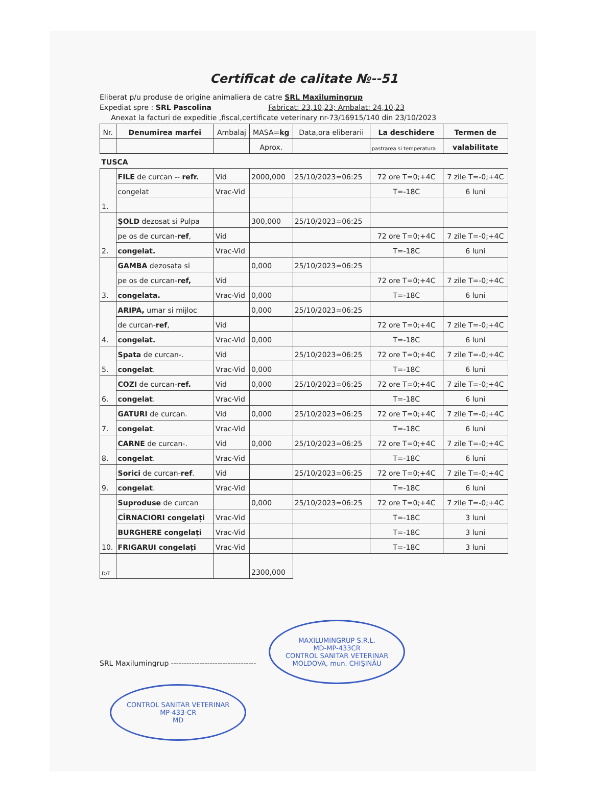Certificat de calitate №--51
Eliberat p/u produse de origine animaliera de catre SRL Maxilumingrup
Expediat spre : SRL Pascolina Fabricat: 23,10,23; Ambalat: 24,10,23
Anexat la facturi de expeditie ,fiscal,certificate veterinary nr-73/16915/140 din 23/10/2023
| Nr. | Denumirea marfei | Ambalaj | MASA= kg | Data,ora eliberarii | La deschidere | Termen de |
| --- | --- | --- | --- | --- | --- | --- |
| | | | Aprox. | | pastrarea si temperatura | valabilitate |
| TUSCA | | | | | | |
| 1. | FILE de curcan -- refr. | Vid | 2000,000 | 25/10/2023=06:25 | 72 ore T=0;+4C | 7 zile T=-0;+4C |
| | congelat | Vrac-Vid | | | T=-18C | 6 luni |
| 2. | ŞOLD dezosat si Pulpa | | 300,000 | 25/10/2023=06:25 | | |
| | pe os de curcan- ref , | Vid | | | 72 ore T=0;+4C | 7 zile T=-0;+4C |
| | congelat. | Vrac-Vid | | | T=-18C | 6 luni |
| 3. | GAMBA dezosata si | | 0,000 | 25/10/2023=06:25 | | |
| | pe os de curcan- ref, | Vid | | | 72 ore T=0;+4C | 7 zile T=-0;+4C |
| | congelata. | Vrac-Vid | 0,000 | | T=-18C | 6 luni |
| 4. | ARIPA, umar si mijloc | | 0,000 | 25/10/2023=06:25 | | |
| | de curcan- ref , | Vid | | | 72 ore T=0;+4C | 7 zile T=-0;+4C |
| | congelat. | Vrac-Vid | 0,000 | | T=-18C | 6 luni |
| 5. | Spata de curcan-. | Vid | | 25/10/2023=06:25 | 72 ore T=0;+4C | 7 zile T=-0;+4C |
| | congelat . | Vrac-Vid | 0,000 | | T=-18C | 6 luni |
| 6. | COZI de curcan- ref. | Vid | 0,000 | 25/10/2023=06:25 | 72 ore T=0;+4C | 7 zile T=-0;+4C |
| | congelat . | Vrac-Vid | | | T=-18C | 6 luni |
| 7. | GATURI de curcan. | Vid | 0,000 | 25/10/2023=06:25 | 72 ore T=0;+4C | 7 zile T=-0;+4C |
| | congelat . | Vrac-Vid | | | T=-18C | 6 luni |
| 8. | CARNE de curcan-. | Vid | 0,000 | 25/10/2023=06:25 | 72 ore T=0;+4C | 7 zile T=-0;+4C |
| | congelat . | Vrac-Vid | | | T=-18C | 6 luni |
| 9. | Sorici de curcan- ref . | Vid | | 25/10/2023=06:25 | 72 ore T=0;+4C | 7 zile T=-0;+4C |
| | congelat . | Vrac-Vid | | | T=-18C | 6 luni |
| 10. | Suproduse de curcan | | 0,000 | 25/10/2023=06:25 | 72 ore T=0;+4C | 7 zile T=-0;+4C |
| | CÎRNACIORI congelați | Vrac-Vid | | | T=-18C | 3 luni |
| | BURGHERE congelați | Vrac-Vid | | | T=-18C | 3 luni |
| | FRIGARUI congelați | Vrac-Vid | | | T=-18C | 3 luni |
| D/T | | | 2300,000 | | | |
SRL Maxilumingrup --------------------------------- MAXILUMINGRUP S.R.L.
MD-MP-433CR
CONTROL SANITAR VETERINAR
MOLDOVA, mun. CHIŞINĂU CONTROL SANITAR VETERINAR
MP-433-CR
MD